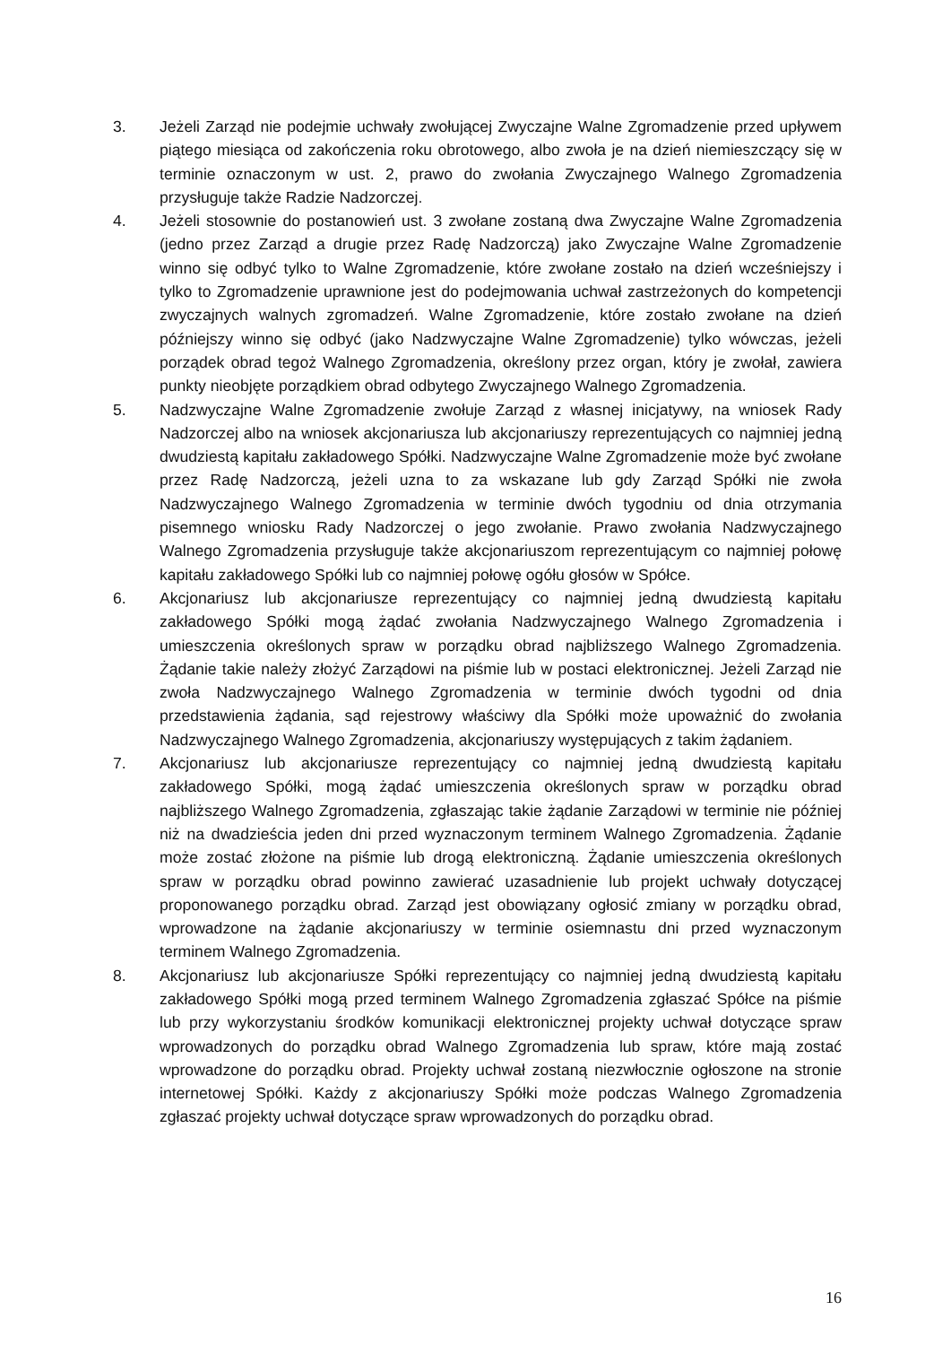3. Jeżeli Zarząd nie podejmie uchwały zwołującej Zwyczajne Walne Zgromadzenie przed upływem piątego miesiąca od zakończenia roku obrotowego, albo zwoła je na dzień niemieszczący się w terminie oznaczonym w ust. 2, prawo do zwołania Zwyczajnego Walnego Zgromadzenia przysługuje także Radzie Nadzorczej.
4. Jeżeli stosownie do postanowień ust. 3 zwołane zostaną dwa Zwyczajne Walne Zgromadzenia (jedno przez Zarząd a drugie przez Radę Nadzorczą) jako Zwyczajne Walne Zgromadzenie winno się odbyć tylko to Walne Zgromadzenie, które zwołane zostało na dzień wcześniejszy i tylko to Zgromadzenie uprawnione jest do podejmowania uchwał zastrzeżonych do kompetencji zwyczajnych walnych zgromadzeń. Walne Zgromadzenie, które zostało zwołane na dzień późniejszy winno się odbyć (jako Nadzwyczajne Walne Zgromadzenie) tylko wówczas, jeżeli porządek obrad tegoż Walnego Zgromadzenia, określony przez organ, który je zwołał, zawiera punkty nieobjęte porządkiem obrad odbytego Zwyczajnego Walnego Zgromadzenia.
5. Nadzwyczajne Walne Zgromadzenie zwołuje Zarząd z własnej inicjatywy, na wniosek Rady Nadzorczej albo na wniosek akcjonariusza lub akcjonariuszy reprezentujących co najmniej jedną dwudziestą kapitału zakładowego Spółki. Nadzwyczajne Walne Zgromadzenie może być zwołane przez Radę Nadzorczą, jeżeli uzna to za wskazane lub gdy Zarząd Spółki nie zwoła Nadzwyczajnego Walnego Zgromadzenia w terminie dwóch tygodniu od dnia otrzymania pisemnego wniosku Rady Nadzorczej o jego zwołanie. Prawo zwołania Nadzwyczajnego Walnego Zgromadzenia przysługuje także akcjonariuszom reprezentującym co najmniej połowę kapitału zakładowego Spółki lub co najmniej połowę ogółu głosów w Spółce.
6. Akcjonariusz lub akcjonariusze reprezentujący co najmniej jedną dwudziestą kapitału zakładowego Spółki mogą żądać zwołania Nadzwyczajnego Walnego Zgromadzenia i umieszczenia określonych spraw w porządku obrad najbliższego Walnego Zgromadzenia. Żądanie takie należy złożyć Zarządowi na piśmie lub w postaci elektronicznej. Jeżeli Zarząd nie zwoła Nadzwyczajnego Walnego Zgromadzenia w terminie dwóch tygodni od dnia przedstawienia żądania, sąd rejestrowy właściwy dla Spółki może upoważnić do zwołania Nadzwyczajnego Walnego Zgromadzenia, akcjonariuszy występujących z takim żądaniem.
7. Akcjonariusz lub akcjonariusze reprezentujący co najmniej jedną dwudziestą kapitału zakładowego Spółki, mogą żądać umieszczenia określonych spraw w porządku obrad najbliższego Walnego Zgromadzenia, zgłaszając takie żądanie Zarządowi w terminie nie później niż na dwadzieścia jeden dni przed wyznaczonym terminem Walnego Zgromadzenia. Żądanie może zostać złożone na piśmie lub drogą elektroniczną. Żądanie umieszczenia określonych spraw w porządku obrad powinno zawierać uzasadnienie lub projekt uchwały dotyczącej proponowanego porządku obrad. Zarząd jest obowiązany ogłosić zmiany w porządku obrad, wprowadzone na żądanie akcjonariuszy w terminie osiemnastu dni przed wyznaczonym terminem Walnego Zgromadzenia.
8. Akcjonariusz lub akcjonariusze Spółki reprezentujący co najmniej jedną dwudziestą kapitału zakładowego Spółki mogą przed terminem Walnego Zgromadzenia zgłaszać Spółce na piśmie lub przy wykorzystaniu środków komunikacji elektronicznej projekty uchwał dotyczące spraw wprowadzonych do porządku obrad Walnego Zgromadzenia lub spraw, które mają zostać wprowadzone do porządku obrad. Projekty uchwał zostaną niezwłocznie ogłoszone na stronie internetowej Spółki. Każdy z akcjonariuszy Spółki może podczas Walnego Zgromadzenia zgłaszać projekty uchwał dotyczące spraw wprowadzonych do porządku obrad.
16